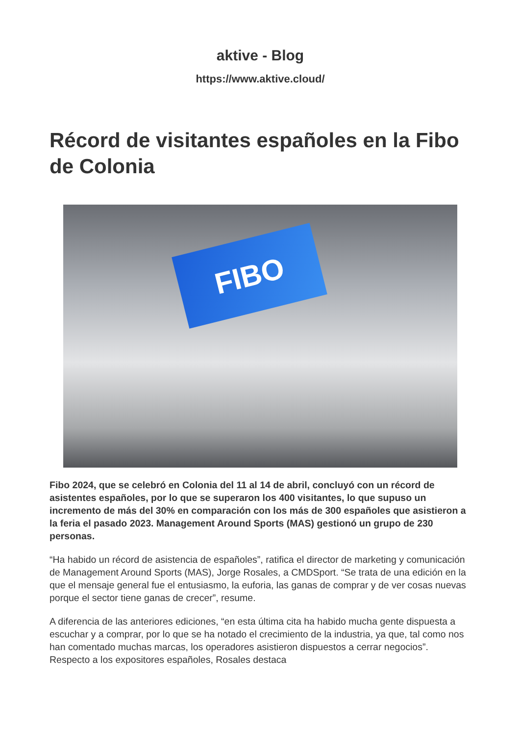aktive - Blog
https://www.aktive.cloud/
Récord de visitantes españoles en la Fibo de Colonia
FIBO
Fibo 2024, que se celebró en Colonia del 11 al 14 de abril, concluyó con un récord de asistentes españoles, por lo que se superaron los 400 visitantes, lo que supuso un incremento de más del 30% en comparación con los más de 300 españoles que asistieron a la feria el pasado 2023. Management Around Sports (MAS) gestionó un grupo de 230 personas.
“Ha habido un récord de asistencia de españoles”, ratifica el director de marketing y comunicación de Management Around Sports (MAS), Jorge Rosales, a CMDSport. “Se trata de una edición en la que el mensaje general fue el entusiasmo, la euforia, las ganas de comprar y de ver cosas nuevas porque el sector tiene ganas de crecer”, resume.
A diferencia de las anteriores ediciones, “en esta última cita ha habido mucha gente dispuesta a escuchar y a comprar, por lo que se ha notado el crecimiento de la industria, ya que, tal como nos han comentado muchas marcas, los operadores asistieron dispuestos a cerrar negocios”. Respecto a los expositores españoles, Rosales destaca